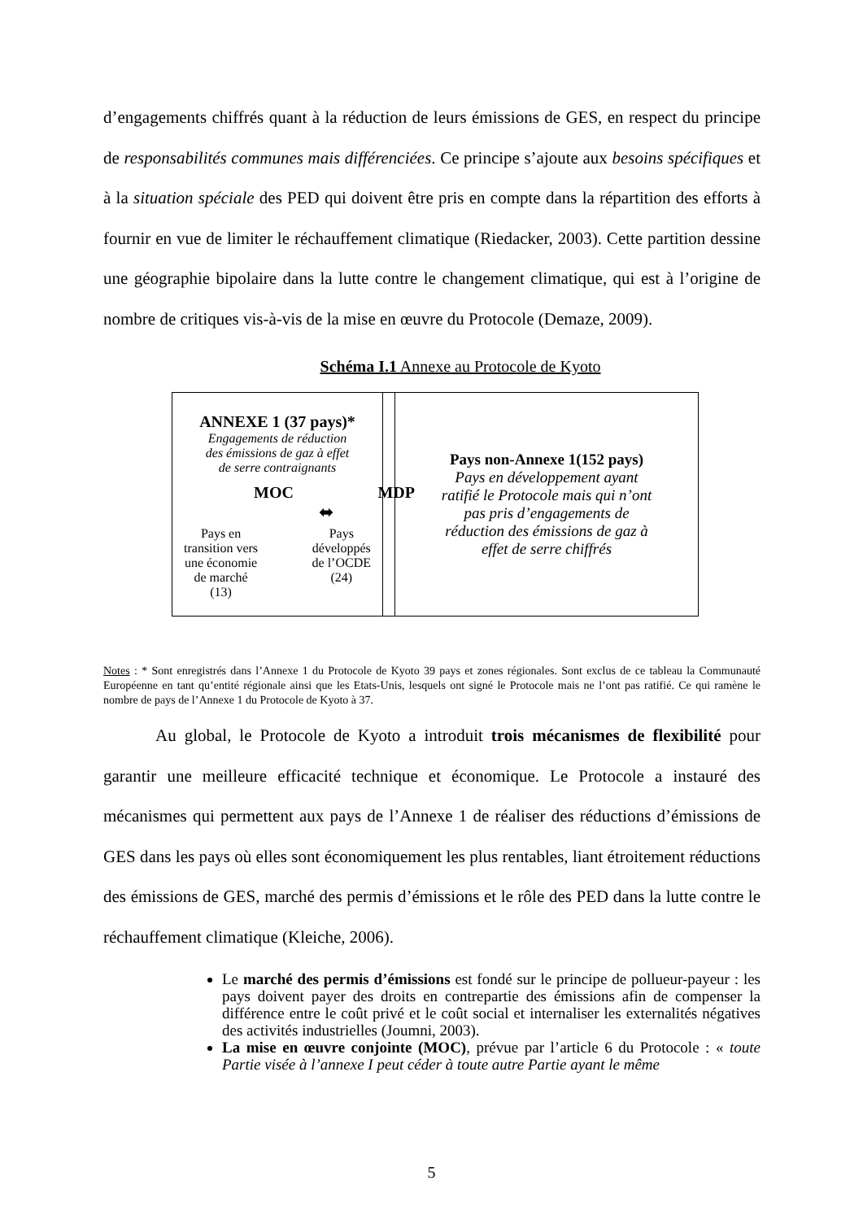d’engagements chiffrés quant à la réduction de leurs émissions de GES, en respect du principe de responsabilités communes mais différenciées. Ce principe s’ajoute aux besoins spécifiques et à la situation spéciale des PED qui doivent être pris en compte dans la répartition des efforts à fournir en vue de limiter le réchauffement climatique (Riedacker, 2003). Cette partition dessine une géographie bipolaire dans la lutte contre le changement climatique, qui est à l’origine de nombre de critiques vis-à-vis de la mise en œuvre du Protocole (Demaze, 2009).
Schéma I.1 Annexe au Protocole de Kyoto
ANNEXE 1 (37 pays)*
Engagements de réduction
des émissions de gaz à effet
de serre contraignants
MOC MDP
⬌
Pays en
transition vers
une économie
de marché
(13)
Pays
développés
de l’OCDE
(24)
Pays non-Annexe 1(152 pays)
Pays en développement ayant
ratifié le Protocole mais qui n’ont
pas pris d’engagements de
réduction des émissions de gaz à
effet de serre chiffrés
Notes : * Sont enregistrés dans l’Annexe 1 du Protocole de Kyoto 39 pays et zones régionales. Sont exclus de ce tableau la Communauté Européenne en tant qu’entité régionale ainsi que les Etats-Unis, lesquels ont signé le Protocole mais ne l’ont pas ratifié. Ce qui ramène le nombre de pays de l’Annexe 1 du Protocole de Kyoto à 37.
Au global, le Protocole de Kyoto a introduit trois mécanismes de flexibilité pour garantir une meilleure efficacité technique et économique. Le Protocole a instauré des mécanismes qui permettent aux pays de l’Annexe 1 de réaliser des réductions d’émissions de GES dans les pays où elles sont économiquement les plus rentables, liant étroitement réductions des émissions de GES, marché des permis d’émissions et le rôle des PED dans la lutte contre le réchauffement climatique (Kleiche, 2006).
Le marché des permis d’émissions est fondé sur le principe de pollueur-payeur : les pays doivent payer des droits en contrepartie des émissions afin de compenser la différence entre le coût privé et le coût social et internaliser les externalités négatives des activités industrielles (Joumni, 2003).
La mise en œuvre conjointe (MOC), prévue par l’article 6 du Protocole : « toute Partie visée à l’annexe I peut céder à toute autre Partie ayant le même
5